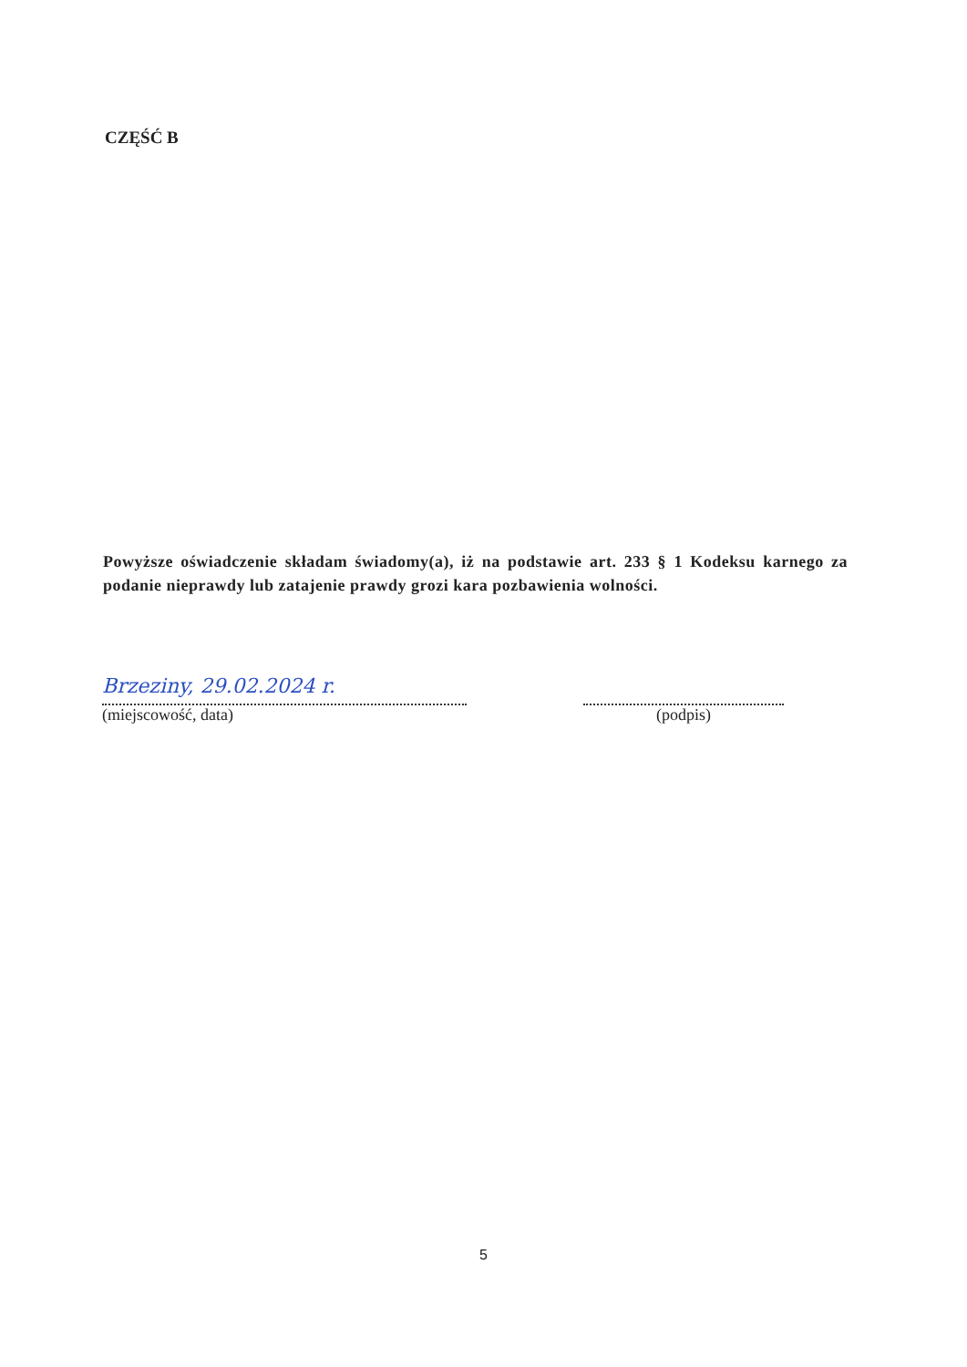CZĘŚĆ B
Powyższe oświadczenie składam świadomy(a), iż na podstawie art. 233 § 1 Kodeksu karnego za podanie nieprawdy lub zatajenie prawdy grozi kara pozbawienia wolności.
Brzeziny, 29.02.2024 r.
(miejscowość, data)
(podpis)
5